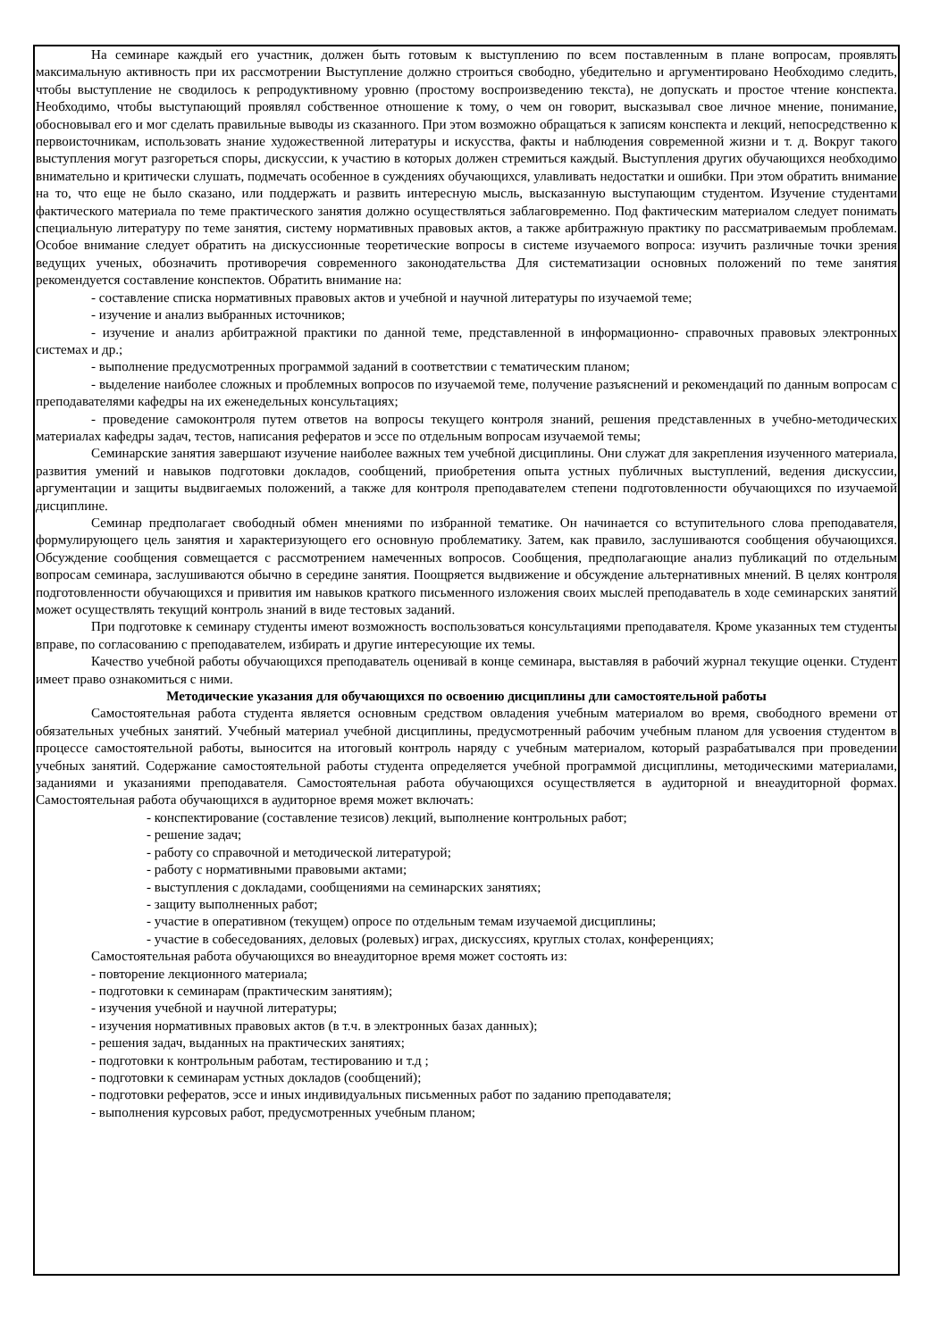На семинаре каждый его участник, должен быть готовым к выступлению по всем поставленным в плане вопросам, проявлять максимальную активность при их рассмотрении Выступление должно строиться свободно, убедительно и аргументировано Необходимо следить, чтобы выступление не сводилось к репродуктивному уровню (простому воспроизведению текста), не допускать и простое чтение конспекта. Необходимо, чтобы выступающий проявлял собственное отношение к тому, о чем он говорит, высказывал свое личное мнение, понимание, обосновывал его и мог сделать правильные выводы из сказанного. При этом возможно обращаться к записям конспекта и лекций, непосредственно к первоисточникам, использовать знание художественной литературы и искусства, факты и наблюдения современной жизни и т. д. Вокруг такого выступления могут разгореться споры, дискуссии, к участию в которых должен стремиться каждый. Выступления других обучающихся необходимо внимательно и критически слушать, подмечать особенное в суждениях обучающихся, улавливать недостатки и ошибки. При этом обратить внимание на то, что еще не было сказано, или поддержать и развить интересную мысль, высказанную выступающим студентом. Изучение студентами фактического материала по теме практического занятия должно осуществляться заблаговременно. Под фактическим материалом следует понимать специальную литературу по теме занятия, систему нормативных правовых актов, а также арбитражную практику по рассматриваемым проблемам. Особое внимание следует обратить на дискуссионные теоретические вопросы в системе изучаемого вопроса: изучить различные точки зрения ведущих ученых, обозначить противоречия современного законодательства Для систематизации основных положений по теме занятия рекомендуется составление конспектов. Обратить внимание на:
- составление списка нормативных правовых актов и учебной и научной литературы по изучаемой теме;
- изучение и анализ выбранных источников;
- изучение и анализ арбитражной практики по данной теме, представленной в информационно- справочных правовых электронных системах и др.;
- выполнение предусмотренных программой заданий в соответствии с тематическим планом;
- выделение наиболее сложных и проблемных вопросов по изучаемой теме, получение разъяснений и рекомендаций по данным вопросам с преподавателями кафедры на их еженедельных консультациях;
- проведение самоконтроля путем ответов на вопросы текущего контроля знаний, решения представленных в учебно-методических материалах кафедры задач, тестов, написания рефератов и эссе по отдельным вопросам изучаемой темы;
Семинарские занятия завершают изучение наиболее важных тем учебной дисциплины. Они служат для закрепления изученного материала, развития умений и навыков подготовки докладов, сообщений, приобретения опыта устных публичных выступлений, ведения дискуссии, аргументации и защиты выдвигаемых положений, а также для контроля преподавателем степени подготовленности обучающихся по изучаемой дисциплине.
Семинар предполагает свободный обмен мнениями по избранной тематике. Он начинается со вступительного слова преподавателя, формулирующего цель занятия и характеризующего его основную проблематику. Затем, как правило, заслушиваются сообщения обучающихся. Обсуждение сообщения совмещается с рассмотрением намеченных вопросов. Сообщения, предполагающие анализ публикаций по отдельным вопросам семинара, заслушиваются обычно в середине занятия. Поощряется выдвижение и обсуждение альтернативных мнений. В целях контроля подготовленности обучающихся и привития им навыков краткого письменного изложения своих мыслей преподаватель в ходе семинарских занятий может осуществлять текущий контроль знаний в виде тестовых заданий.
При подготовке к семинару студенты имеют возможность воспользоваться консультациями преподавателя. Кроме указанных тем студенты вправе, по согласованию с преподавателем, избирать и другие интересующие их темы.
Качество учебной работы обучающихся преподаватель оценивай в конце семинара, выставляя в рабочий журнал текущие оценки. Студент имеет право ознакомиться с ними.
Методические указания для обучающихся по освоению дисциплины дли самостоятельной работы
Самостоятельная работа студента является основным средством овладения учебным материалом во время, свободного времени от обязательных учебных занятий. Учебный материал учебной дисциплины, предусмотренный рабочим учебным планом для усвоения студентом в процессе самостоятельной работы, выносится на итоговый контроль наряду с учебным материалом, который разрабатывался при проведении учебных занятий. Содержание самостоятельной работы студента определяется учебной программой дисциплины, методическими материалами, заданиями и указаниями преподавателя. Самостоятельная работа обучающихся осуществляется в аудиторной и внеаудиторной формах. Самостоятельная работа обучающихся в аудиторное время может включать:
- конспектирование (составление тезисов) лекций, выполнение контрольных работ;
- решение задач;
- работу со справочной и методической литературой;
- работу с нормативными правовыми актами;
- выступления с докладами, сообщениями на семинарских занятиях;
- защиту выполненных работ;
- участие в оперативном (текущем) опросе по отдельным темам изучаемой дисциплины;
- участие в собеседованиях, деловых (ролевых) играх, дискуссиях, круглых столах, конференциях;
Самостоятельная работа обучающихся во внеаудиторное время может состоять из:
- повторение лекционного материала;
- подготовки к семинарам (практическим занятиям);
- изучения учебной и научной литературы;
- изучения нормативных правовых актов (в т.ч. в электронных базах данных);
- решения задач, выданных на практических занятиях;
- подготовки к контрольным работам, тестированию и т.д ;
- подготовки к семинарам устных докладов (сообщений);
- подготовки рефератов, эссе и иных индивидуальных письменных работ по заданию преподавателя;
- выполнения курсовых работ, предусмотренных учебным планом;